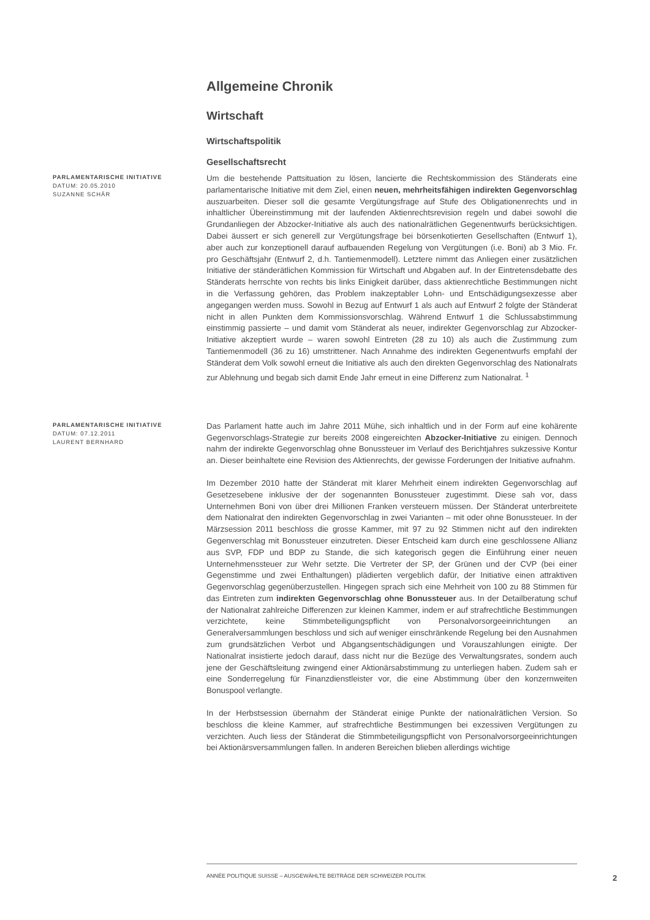Allgemeine Chronik
Wirtschaft
Wirtschaftspolitik
Gesellschaftsrecht
PARLAMENTARISCHE INITIATIVE
DATUM: 20.05.2010
SUZANNE SCHÄR
Um die bestehende Pattsituation zu lösen, lancierte die Rechtskommission des Ständerats eine parlamentarische Initiative mit dem Ziel, einen neuen, mehrheitsfähigen indirekten Gegenvorschlag auszuarbeiten. Dieser soll die gesamte Vergütungsfrage auf Stufe des Obligationenrechts und in inhaltlicher Übereinstimmung mit der laufenden Aktienrechtsrevision regeln und dabei sowohl die Grundanliegen der Abzocker-Initiative als auch des nationalrätlichen Gegenentwurfs berücksichtigen. Dabei äussert er sich generell zur Vergütungsfrage bei börsenkotierten Gesellschaften (Entwurf 1), aber auch zur konzeptionell darauf aufbauenden Regelung von Vergütungen (i.e. Boni) ab 3 Mio. Fr. pro Geschäftsjahr (Entwurf 2, d.h. Tantiemenmodell). Letztere nimmt das Anliegen einer zusätzlichen Initiative der ständerätlichen Kommission für Wirtschaft und Abgaben auf. In der Eintretensdebatte des Ständerats herrschte von rechts bis links Einigkeit darüber, dass aktienrechtliche Bestimmungen nicht in die Verfassung gehören, das Problem inakzeptabler Lohn- und Entschädigungsexzesse aber angegangen werden muss. Sowohl in Bezug auf Entwurf 1 als auch auf Entwurf 2 folgte der Ständerat nicht in allen Punkten dem Kommissionsvorschlag. Während Entwurf 1 die Schlussabstimmung einstimmig passierte – und damit vom Ständerat als neuer, indirekter Gegenvorschlag zur Abzocker-Initiative akzeptiert wurde – waren sowohl Eintreten (28 zu 10) als auch die Zustimmung zum Tantiemenmodell (36 zu 16) umstrittener. Nach Annahme des indirekten Gegenentwurfs empfahl der Ständerat dem Volk sowohl erneut die Initiative als auch den direkten Gegenvorschlag des Nationalrats zur Ablehnung und begab sich damit Ende Jahr erneut in eine Differenz zum Nationalrat. <sup>1</sup>
PARLAMENTARISCHE INITIATIVE
DATUM: 07.12.2011
LAURENT BERNHARD
Das Parlament hatte auch im Jahre 2011 Mühe, sich inhaltlich und in der Form auf eine kohärente Gegenvorschlags-Strategie zur bereits 2008 eingereichten Abzocker-Initiative zu einigen. Dennoch nahm der indirekte Gegenvorschlag ohne Bonussteuer im Verlauf des Berichtjahres sukzessive Kontur an. Dieser beinhaltete eine Revision des Aktienrechts, der gewisse Forderungen der Initiative aufnahm.
Im Dezember 2010 hatte der Ständerat mit klarer Mehrheit einem indirekten Gegenvorschlag auf Gesetzesebene inklusive der der sogenannten Bonussteuer zugestimmt. Diese sah vor, dass Unternehmen Boni von über drei Millionen Franken versteuern müssen. Der Ständerat unterbreitete dem Nationalrat den indirekten Gegenvorschlag in zwei Varianten – mit oder ohne Bonussteuer. In der Märzsession 2011 beschloss die grosse Kammer, mit 97 zu 92 Stimmen nicht auf den indirekten Gegenverschlag mit Bonussteuer einzutreten. Dieser Entscheid kam durch eine geschlossene Allianz aus SVP, FDP und BDP zu Stande, die sich kategorisch gegen die Einführung einer neuen Unternehmenssteuer zur Wehr setzte. Die Vertreter der SP, der Grünen und der CVP (bei einer Gegenstimme und zwei Enthaltungen) plädierten vergeblich dafür, der Initiative einen attraktiven Gegenvorschlag gegenüberzustellen. Hingegen sprach sich eine Mehrheit von 100 zu 88 Stimmen für das Eintreten zum indirekten Gegenvorschlag ohne Bonussteuer aus. In der Detailberatung schuf der Nationalrat zahlreiche Differenzen zur kleinen Kammer, indem er auf strafrechtliche Bestimmungen verzichtete, keine Stimmbeteiligungspflicht von Personalvorsorgeeinrichtungen an Generalversammlungen beschloss und sich auf weniger einschränkende Regelung bei den Ausnahmen zum grundsätzlichen Verbot und Abgangsentschädigungen und Vorauszahlungen einigte. Der Nationalrat insistierte jedoch darauf, dass nicht nur die Bezüge des Verwaltungsrates, sondern auch jene der Geschäftsleitung zwingend einer Aktionärsabstimmung zu unterliegen haben. Zudem sah er eine Sonderregelung für Finanzdienstleister vor, die eine Abstimmung über den konzernweiten Bonuspool verlangte.
In der Herbstsession übernahm der Ständerat einige Punkte der nationalrätlichen Version. So beschloss die kleine Kammer, auf strafrechtliche Bestimmungen bei exzessiven Vergütungen zu verzichten. Auch liess der Ständerat die Stimmbeteiligungspflicht von Personalvorsorgeeinrichtungen bei Aktionärsversammlungen fallen. In anderen Bereichen blieben allerdings wichtige
ANNÉE POLITIQUE SUISSE – AUSGEWÄHLTE BEITRÄGE DER SCHWEIZER POLITIK
2